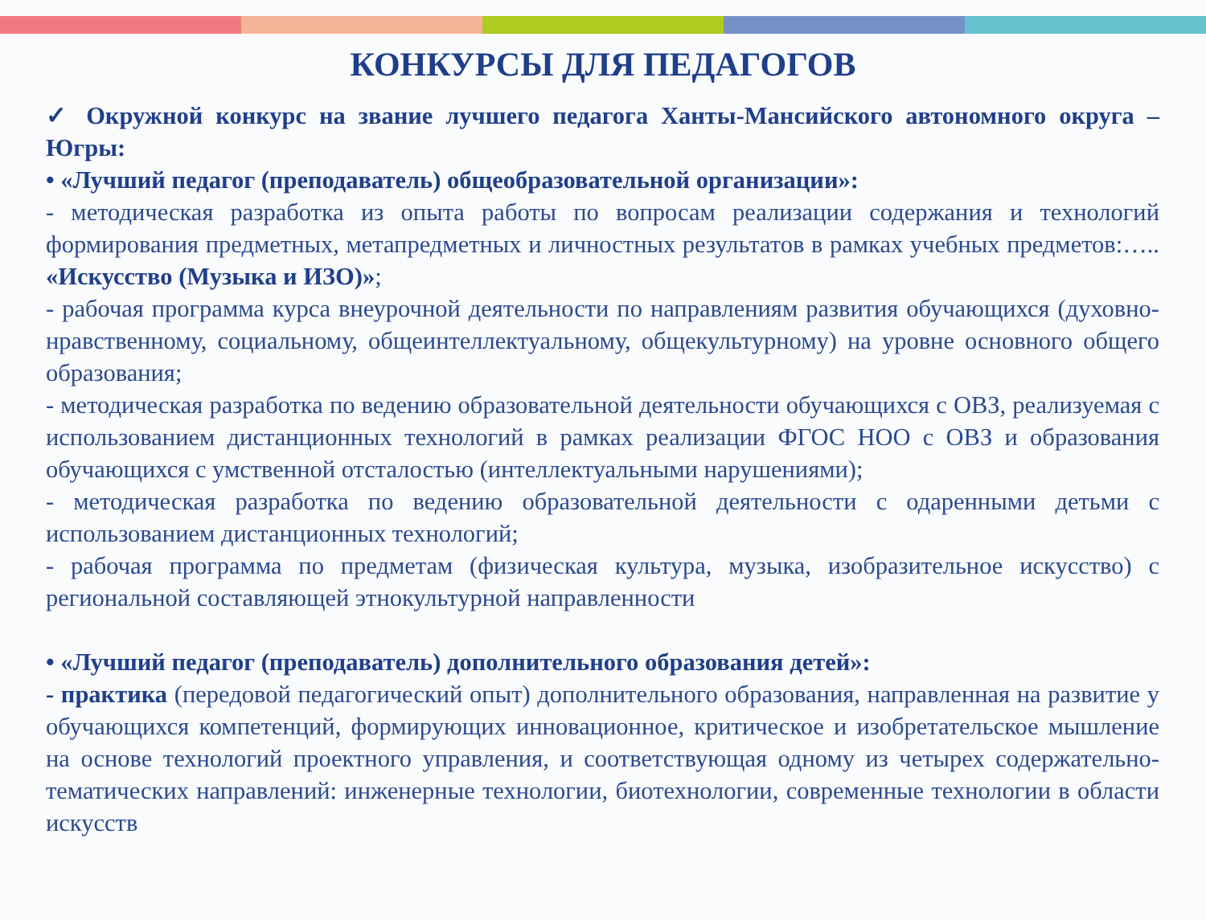КОНКУРСЫ ДЛЯ ПЕДАГОГОВ
✓ Окружной конкурс на звание лучшего педагога Ханты-Мансийского автономного округа – Югры:
• «Лучший педагог (преподаватель) общеобразовательной организации»:
- методическая разработка из опыта работы по вопросам реализации содержания и технологий формирования предметных, метапредметных и личностных результатов в рамках учебных предметов:….. «Искусство (Музыка и ИЗО)»;
- рабочая программа курса внеурочной деятельности по направлениям развития обучающихся (духовно-нравственному, социальному, общеинтеллектуальному, общекультурному) на уровне основного общего образования;
- методическая разработка по ведению образовательной деятельности обучающихся с ОВЗ, реализуемая с использованием дистанционных технологий в рамках реализации ФГОС НОО с ОВЗ и образования обучающихся с умственной отсталостью (интеллектуальными нарушениями);
- методическая разработка по ведению образовательной деятельности с одаренными детьми с использованием дистанционных технологий;
- рабочая программа по предметам (физическая культура, музыка, изобразительное искусство) с региональной составляющей этнокультурной направленности
• «Лучший педагог (преподаватель) дополнительного образования детей»:
- практика (передовой педагогический опыт) дополнительного образования, направленная на развитие у обучающихся компетенций, формирующих инновационное, критическое и изобретательское мышление на основе технологий проектного управления, и соответствующая одному из четырех содержательно-тематических направлений: инженерные технологии, биотехнологии, современные технологии в области искусств